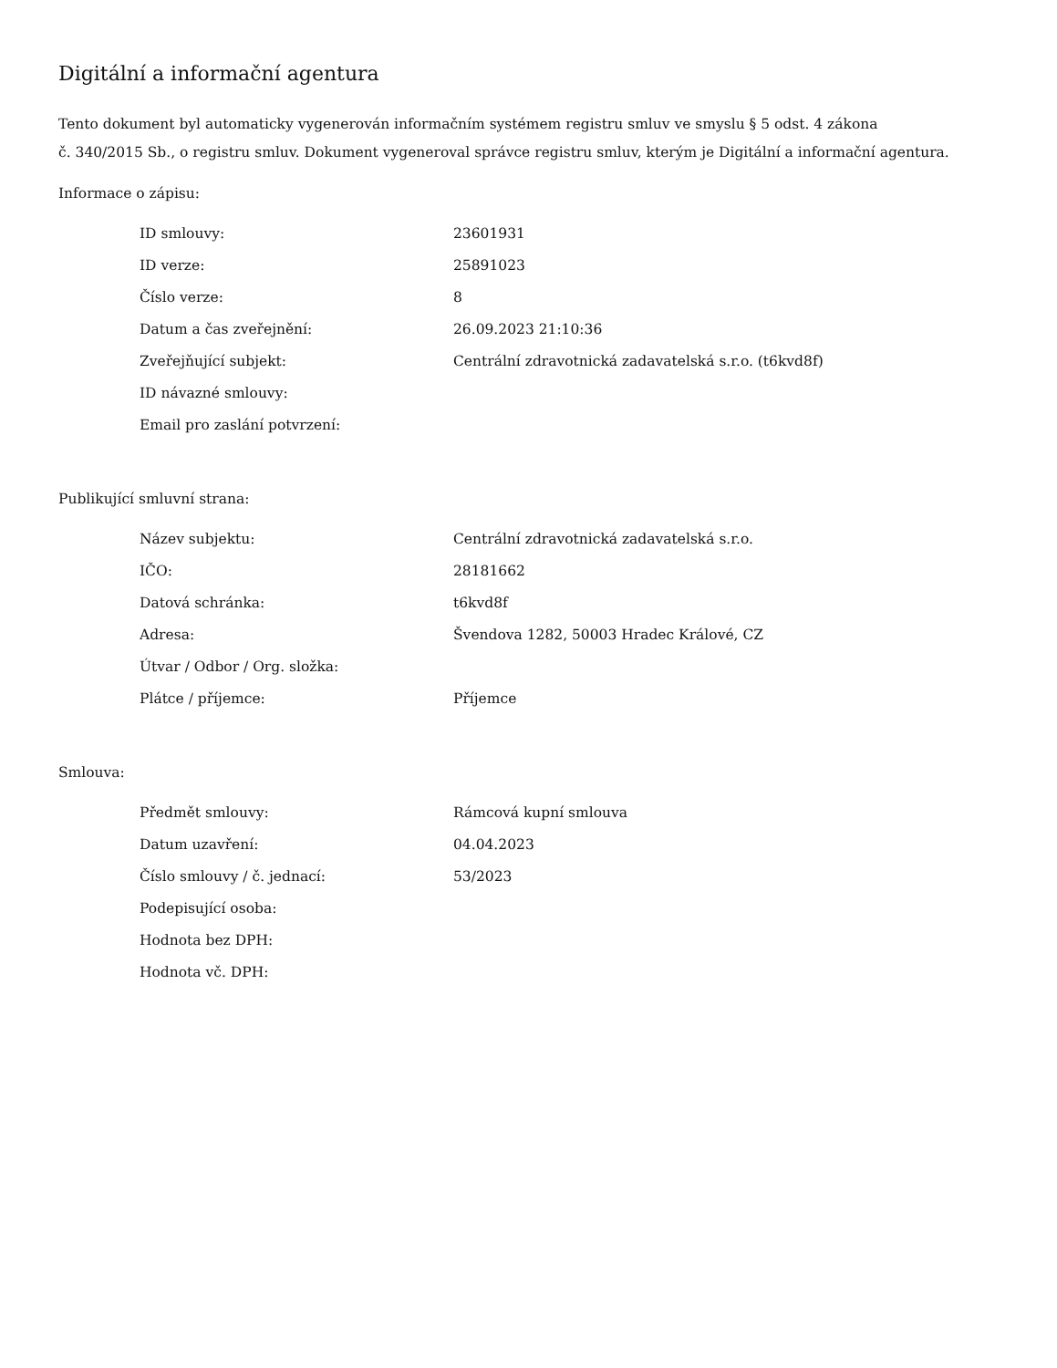Digitální a informační agentura
Tento dokument byl automaticky vygenerován informačním systémem registru smluv ve smyslu § 5 odst. 4 zákona
č. 340/2015 Sb., o registru smluv. Dokument vygeneroval správce registru smluv, kterým je Digitální a informační agentura.
Informace o zápisu:
| ID smlouvy: | 23601931 |
| ID verze: | 25891023 |
| Číslo verze: | 8 |
| Datum a čas zveřejnění: | 26.09.2023 21:10:36 |
| Zveřejňující subjekt: | Centrální zdravotnická zadavatelská s.r.o. (t6kvd8f) |
| ID návazné smlouvy: | |
| Email pro zaslání potvrzení: | |
Publikující smluvní strana:
| Název subjektu: | Centrální zdravotnická zadavatelská s.r.o. |
| IČO: | 28181662 |
| Datová schránka: | t6kvd8f |
| Adresa: | Švendova 1282, 50003 Hradec Králové, CZ |
| Útvar / Odbor / Org. složka: | |
| Plátce / příjemce: | Příjemce |
Smlouva:
| Předmět smlouvy: | Rámcová kupní smlouva |
| Datum uzavření: | 04.04.2023 |
| Číslo smlouvy / č. jednací: | 53/2023 |
| Podepisující osoba: | |
| Hodnota bez DPH: | |
| Hodnota vč. DPH: | |